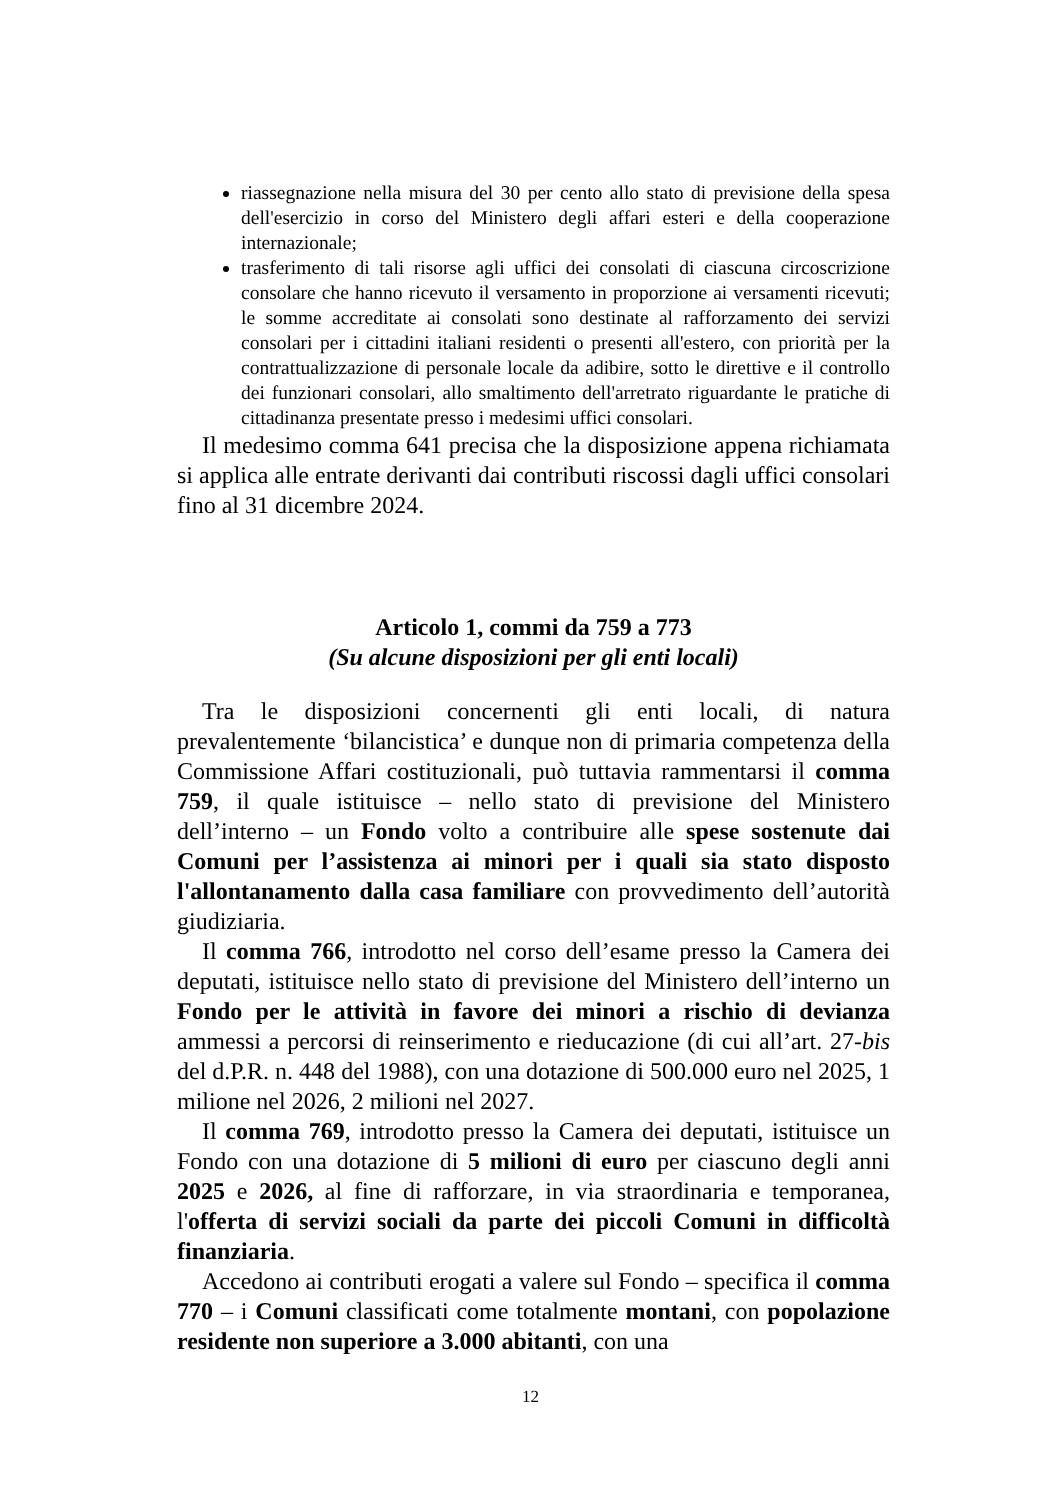riassegnazione nella misura del 30 per cento allo stato di previsione della spesa dell'esercizio in corso del Ministero degli affari esteri e della cooperazione internazionale;
trasferimento di tali risorse agli uffici dei consolati di ciascuna circoscrizione consolare che hanno ricevuto il versamento in proporzione ai versamenti ricevuti; le somme accreditate ai consolati sono destinate al rafforzamento dei servizi consolari per i cittadini italiani residenti o presenti all'estero, con priorità per la contrattualizzazione di personale locale da adibire, sotto le direttive e il controllo dei funzionari consolari, allo smaltimento dell'arretrato riguardante le pratiche di cittadinanza presentate presso i medesimi uffici consolari.
Il medesimo comma 641 precisa che la disposizione appena richiamata si applica alle entrate derivanti dai contributi riscossi dagli uffici consolari fino al 31 dicembre 2024.
Articolo 1, commi da 759 a 773
(Su alcune disposizioni per gli enti locali)
Tra le disposizioni concernenti gli enti locali, di natura prevalentemente ‘bilancistica’ e dunque non di primaria competenza della Commissione Affari costituzionali, può tuttavia rammentarsi il comma 759, il quale istituisce – nello stato di previsione del Ministero dell’interno – un Fondo volto a contribuire alle spese sostenute dai Comuni per l’assistenza ai minori per i quali sia stato disposto l'allontanamento dalla casa familiare con provvedimento dell’autorità giudiziaria.
Il comma 766, introdotto nel corso dell’esame presso la Camera dei deputati, istituisce nello stato di previsione del Ministero dell’interno un Fondo per le attività in favore dei minori a rischio di devianza ammessi a percorsi di reinserimento e rieducazione (di cui all’art. 27-bis del d.P.R. n. 448 del 1988), con una dotazione di 500.000 euro nel 2025, 1 milione nel 2026, 2 milioni nel 2027.
Il comma 769, introdotto presso la Camera dei deputati, istituisce un Fondo con una dotazione di 5 milioni di euro per ciascuno degli anni 2025 e 2026, al fine di rafforzare, in via straordinaria e temporanea, l'offerta di servizi sociali da parte dei piccoli Comuni in difficoltà finanziaria.
Accedono ai contributi erogati a valere sul Fondo – specifica il comma 770 – i Comuni classificati come totalmente montani, con popolazione residente non superiore a 3.000 abitanti, con una
12